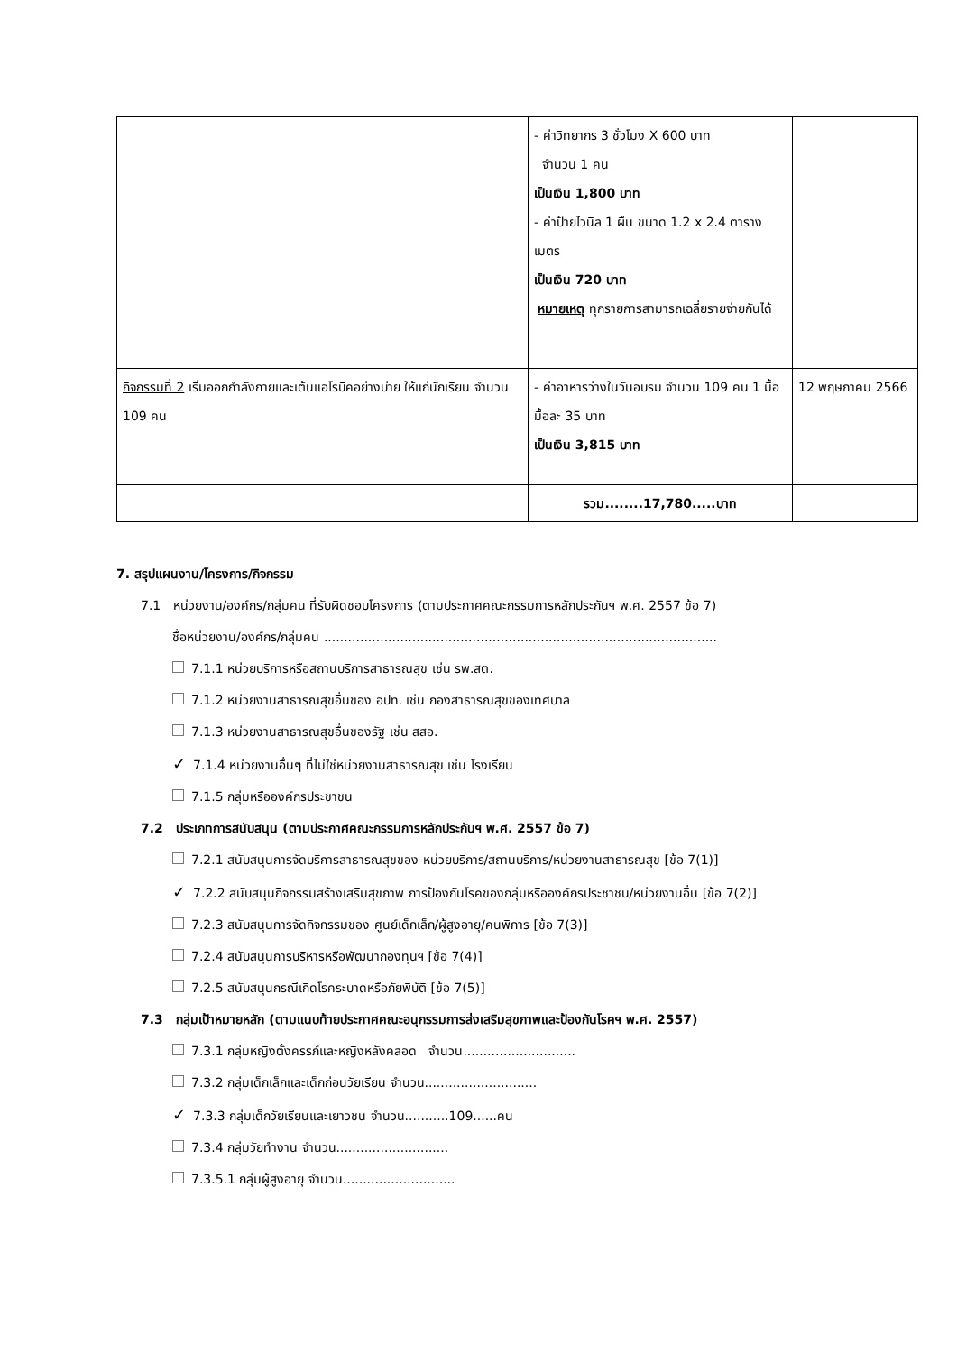| | - ค่าวิทยากร 3 ชั่วโมง X 600 บาท จำนวน 1 คน เป็นเงิน 1,800 บาท - ค่าป้ายไวนิล 1 ผืน ขนาด 1.2 x 2.4 ตารางเมตร เป็นเงิน 720 บาท หมายเหตุ ทุกรายการสามารถเฉลี่ยรายจ่ายกันได้ | |
| กิจกรรมที่ 2 เริ่มออกกำลังกายและเต้นแอโรบิคอย่างบ่าย ให้แก่นักเรียน จำนวน 109 คน | - ค่าอาหารว่างในวันอบรม จำนวน 109 คน 1 มื้อ มื้อละ 35 บาท เป็นเงิน 3,815 บาท | 12 พฤษภาคม 2566 |
| | รวม........17,780.....บาท | |
7. สรุปแผนงาน/โครงการ/กิจกรรม
7.1 หน่วยงาน/องค์กร/กลุ่มคน ที่รับผิดชอบโครงการ (ตามประกาศคณะกรรมการหลักประกันฯ พ.ศ. 2557 ข้อ 7)
ชื่อหน่วยงาน/องค์กร/กลุ่มคน ..................................................................................................
7.1.1 หน่วยบริการหรือสถานบริการสาธารณสุข เช่น รพ.สต.
7.1.2 หน่วยงานสาธารณสุขอื่นของ อปท. เช่น กองสาธารณสุขของเทศบาล
7.1.3 หน่วยงานสาธารณสุขอื่นของรัฐ เช่น สสอ.
✓ 7.1.4 หน่วยงานอื่นๆ ที่ไม่ใช่หน่วยงานสาธารณสุข เช่น โรงเรียน
7.1.5 กลุ่มหรือองค์กรประชาชน
7.2 ประเภทการสนับสนุน (ตามประกาศคณะกรรมการหลักประกันฯ พ.ศ. 2557 ข้อ 7)
7.2.1 สนับสนุนการจัดบริการสาธารณสุขของ หน่วยบริการ/สถานบริการ/หน่วยงานสาธารณสุข [ข้อ 7(1)]
✓ 7.2.2 สนับสนุนกิจกรรมสร้างเสริมสุขภาพ การป้องกันโรคของกลุ่มหรือองค์กรประชาชน/หน่วยงานอื่น [ข้อ 7(2)]
7.2.3 สนับสนุนการจัดกิจกรรมของ ศูนย์เด็กเล็ก/ผู้สูงอายุ/คนพิการ [ข้อ 7(3)]
7.2.4 สนับสนุนการบริหารหรือพัฒนากองทุนฯ [ข้อ 7(4)]
7.2.5 สนับสนุนกรณีเกิดโรคระบาดหรือภัยพิบัติ [ข้อ 7(5)]
7.3 กลุ่มเป้าหมายหลัก (ตามแนบท้ายประกาศคณะอนุกรรมการส่งเสริมสุขภาพและป้องกันโรคฯ พ.ศ. 2557)
7.3.1 กลุ่มหญิงตั้งครรภ์และหญิงหลังคลอด จำนวน............................
7.3.2 กลุ่มเด็กเล็กและเด็กก่อนวัยเรียน จำนวน............................
✓ 7.3.3 กลุ่มเด็กวัยเรียนและเยาวชน จำนวน...........109......คน
7.3.4 กลุ่มวัยทำงาน จำนวน............................
7.3.5.1 กลุ่มผู้สูงอายุ จำนวน............................